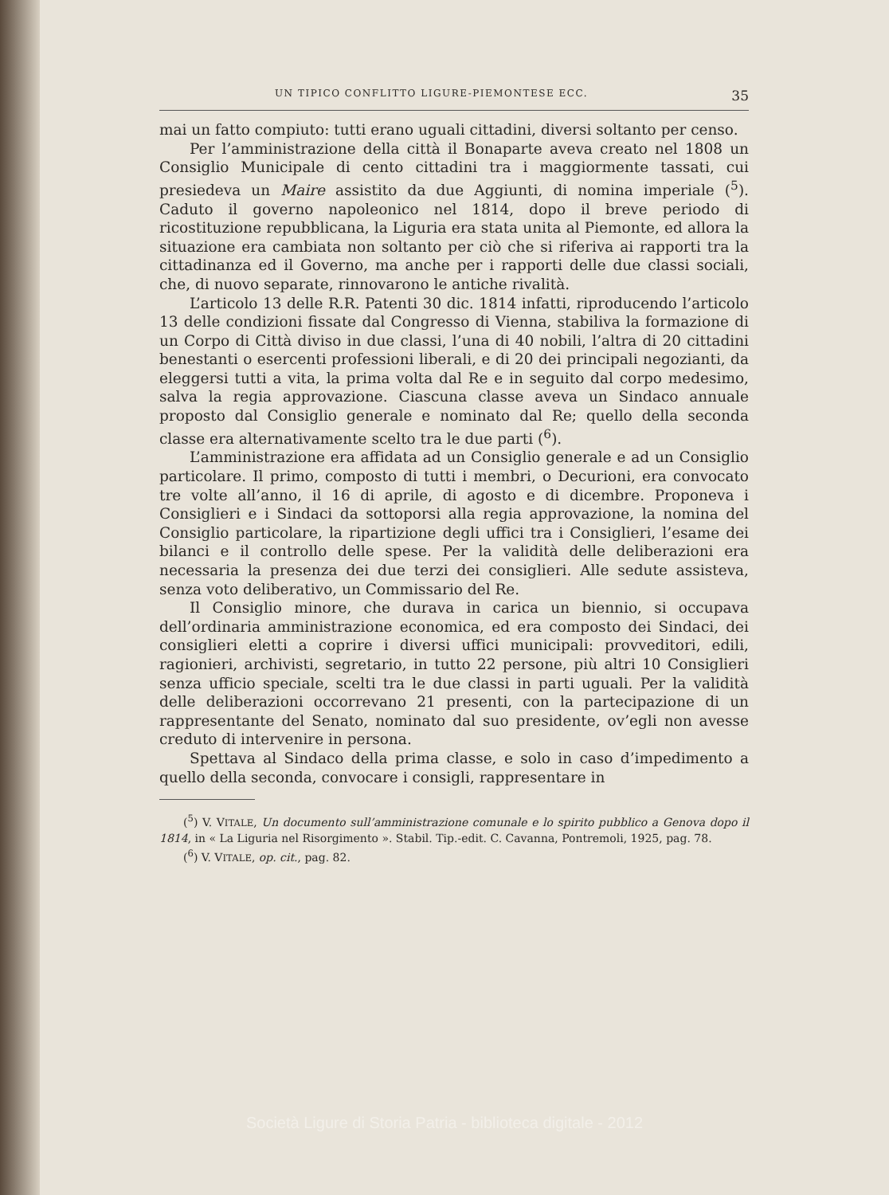UN TIPICO CONFLITTO LIGURE-PIEMONTESE ECC. 35
mai un fatto compiuto: tutti erano uguali cittadini, diversi soltanto per censo.
Per l’amministrazione della città il Bonaparte aveva creato nel 1808 un Consiglio Municipale di cento cittadini tra i maggiormente tassati, cui presiedeva un Maire assistito da due Aggiunti, di nomina imperiale (<sup>5</sup>). Caduto il governo napoleonico nel 1814, dopo il breve periodo di ricostituzione repubblicana, la Liguria era stata unita al Piemonte, ed allora la situazione era cambiata non soltanto per ciò che si riferiva ai rapporti tra la cittadinanza ed il Governo, ma anche per i rapporti delle due classi sociali, che, di nuovo separate, rinnovarono le antiche rivalità.
L’articolo 13 delle R.R. Patenti 30 dic. 1814 infatti, riproducendo l’articolo 13 delle condizioni fissate dal Congresso di Vienna, stabiliva la formazione di un Corpo di Città diviso in due classi, l’una di 40 nobili, l’altra di 20 cittadini benestanti o esercenti professioni liberali, e di 20 dei principali negozianti, da eleggersi tutti a vita, la prima volta dal Re e in seguito dal corpo medesimo, salva la regia approvazione. Ciascuna classe aveva un Sindaco annuale proposto dal Consiglio generale e nominato dal Re; quello della seconda classe era alternativamente scelto tra le due parti (<sup>6</sup>).
L’amministrazione era affidata ad un Consiglio generale e ad un Consiglio particolare. Il primo, composto di tutti i membri, o Decurioni, era convocato tre volte all’anno, il 16 di aprile, di agosto e di dicembre. Proponeva i Consiglieri e i Sindaci da sottoporsi alla regia approvazione, la nomina del Consiglio particolare, la ripartizione degli uffici tra i Consiglieri, l’esame dei bilanci e il controllo delle spese. Per la validità delle deliberazioni era necessaria la presenza dei due terzi dei consiglieri. Alle sedute assisteva, senza voto deliberativo, un Commissario del Re.
Il Consiglio minore, che durava in carica un biennio, si occupava dell’ordinaria amministrazione economica, ed era composto dei Sindaci, dei consiglieri eletti a coprire i diversi uffici municipali: provveditori, edili, ragionieri, archivisti, segretario, in tutto 22 persone, più altri 10 Consiglieri senza ufficio speciale, scelti tra le due classi in parti uguali. Per la validità delle deliberazioni occorrevano 21 presenti, con la partecipazione di un rappresentante del Senato, nominato dal suo presidente, ov’egli non avesse creduto di intervenire in persona.
Spettava al Sindaco della prima classe, e solo in caso d’impedimento a quello della seconda, convocare i consigli, rappresentare in
(<sup>5</sup>) V. VITALE, Un documento sull’amministrazione comunale e lo spirito pubblico a Genova dopo il 1814, in « La Liguria nel Risorgimento ». Stabil. Tip.-edit. C. Cavanna, Pontremoli, 1925, pag. 78.
(<sup>6</sup>) V. VITALE, op. cit., pag. 82.
Società Ligure di Storia Patria - biblioteca digitale - 2012